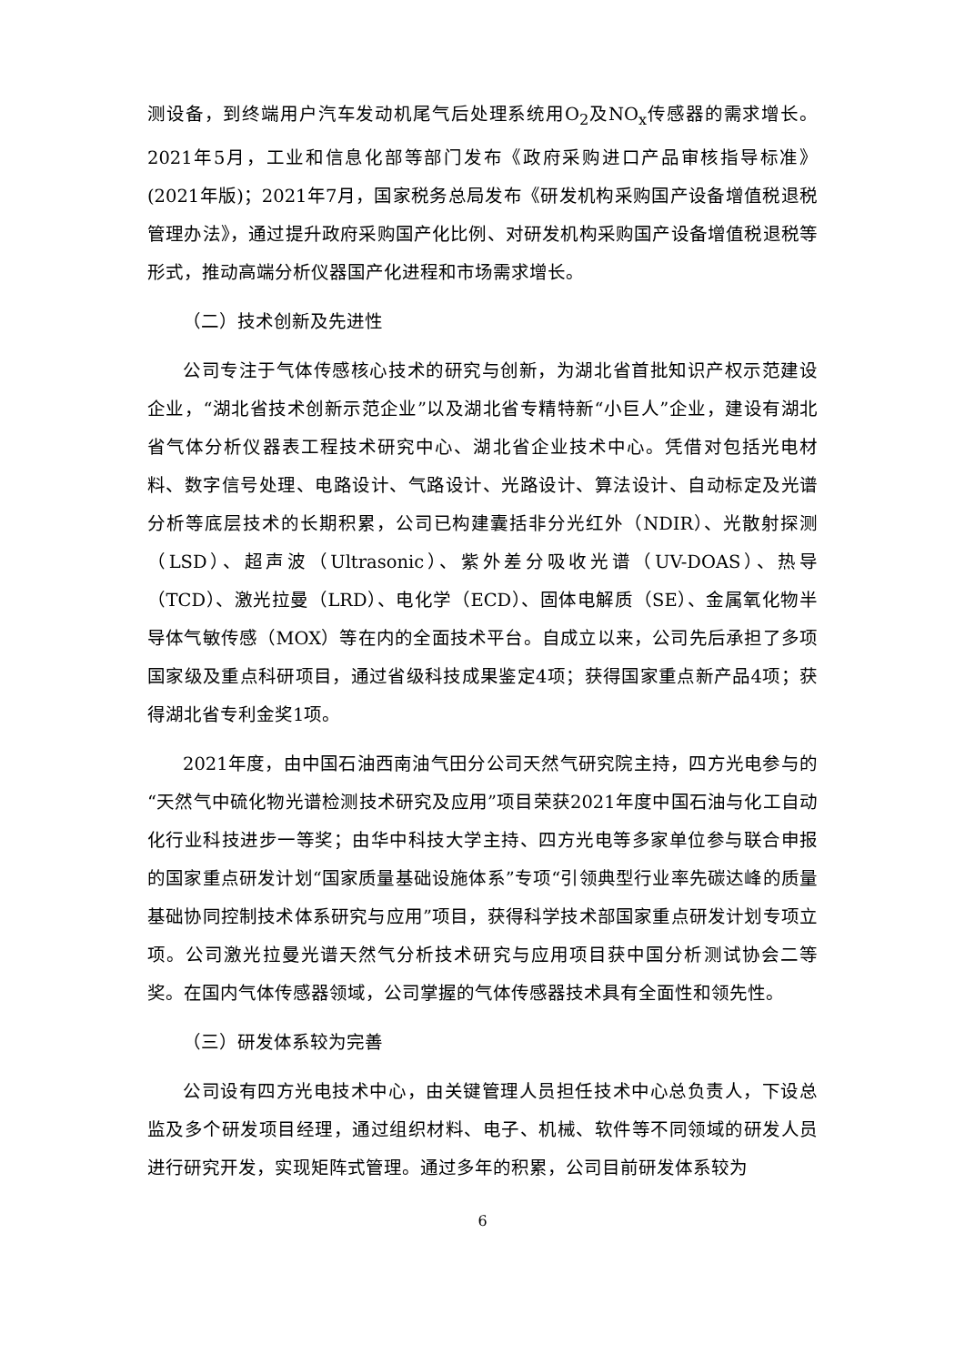测设备，到终端用户汽车发动机尾气后处理系统用O<sub>2</sub>及NO<sub>x</sub>传感器的需求增长。2021年5月，工业和信息化部等部门发布《政府采购进口产品审核指导标准》(2021年版)；2021年7月，国家税务总局发布《研发机构采购国产设备增值税退税管理办法》，通过提升政府采购国产化比例、对研发机构采购国产设备增值税退税等形式，推动高端分析仪器国产化进程和市场需求增长。
（二）技术创新及先进性
公司专注于气体传感核心技术的研究与创新，为湖北省首批知识产权示范建设企业，“湖北省技术创新示范企业”以及湖北省专精特新“小巨人”企业，建设有湖北省气体分析仪器表工程技术研究中心、湖北省企业技术中心。凭借对包括光电材料、数字信号处理、电路设计、气路设计、光路设计、算法设计、自动标定及光谱分析等底层技术的长期积累，公司已构建囊括非分光红外（NDIR）、光散射探测（LSD）、超声波（Ultrasonic）、紫外差分吸收光谱（UV-DOAS）、热导（TCD）、激光拉曼（LRD）、电化学（ECD）、固体电解质（SE）、金属氧化物半导体气敏传感（MOX）等在内的全面技术平台。自成立以来，公司先后承担了多项国家级及重点科研项目，通过省级科技成果鉴定4项；获得国家重点新产品4项；获得湖北省专利金奖1项。
2021年度，由中国石油西南油气田分公司天然气研究院主持，四方光电参与的“天然气中硫化物光谱检测技术研究及应用”项目荣获2021年度中国石油与化工自动化行业科技进步一等奖；由华中科技大学主持、四方光电等多家单位参与联合申报的国家重点研发计划“国家质量基础设施体系”专项“引领典型行业率先碳达峰的质量基础协同控制技术体系研究与应用”项目，获得科学技术部国家重点研发计划专项立项。公司激光拉曼光谱天然气分析技术研究与应用项目获中国分析测试协会二等奖。在国内气体传感器领域，公司掌握的气体传感器技术具有全面性和领先性。
（三）研发体系较为完善
公司设有四方光电技术中心，由关键管理人员担任技术中心总负责人，下设总监及多个研发项目经理，通过组织材料、电子、机械、软件等不同领域的研发人员进行研究开发，实现矩阵式管理。通过多年的积累，公司目前研发体系较为
6